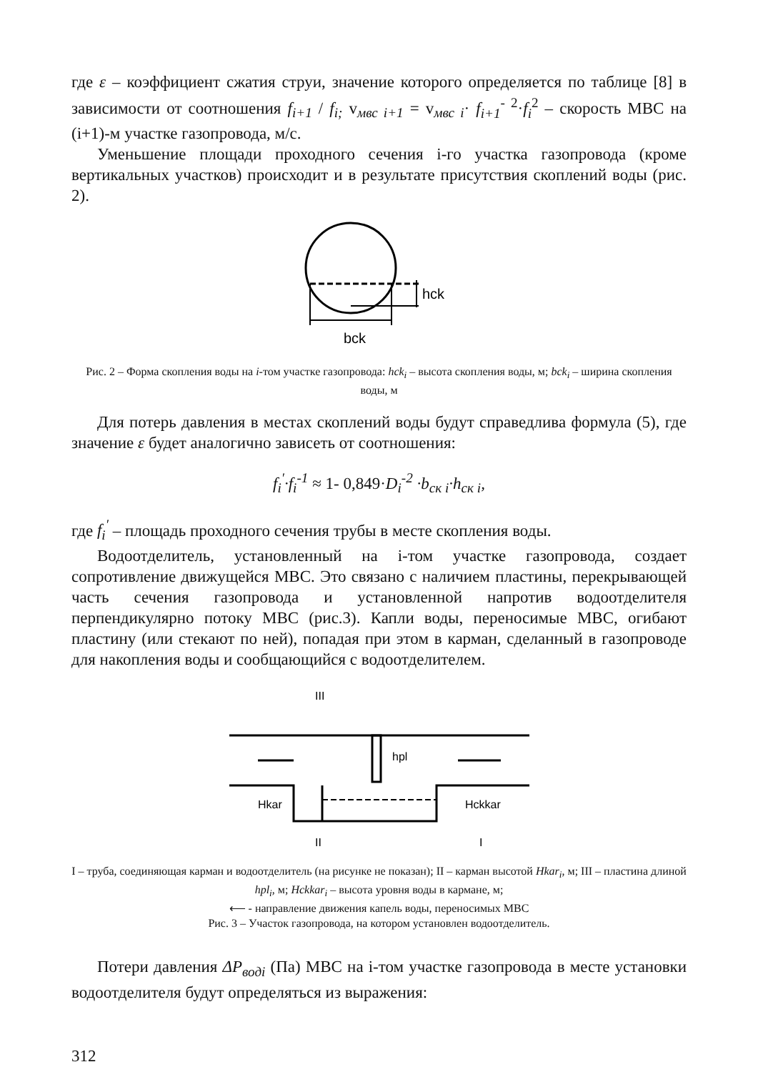где ε – коэффициент сжатия струи, значение которого определяется по таблице [8] в зависимости от соотношения f<sub>i+1</sub> / f<sub>i;</sub> v<sub>мвс i+1</sub> = v<sub>мвс i</sub>· f<sub>i+1</sub><sup>- 2</sup>·f<sub>i</sub><sup>2</sup> – скорость МВС на (i+1)-м участке газопровода, м/с.
Уменьшение площади проходного сечения i-го участка газопровода (кроме вертикальных участков) происходит и в результате присутствия скоплений воды (рис. 2).
hck
bck
Рис. 2 – Форма скопления воды на i-том участке газопровода: hck<sub>i</sub> – высота скопления воды, м; bck<sub>i</sub> – ширина скопления воды, м
Для потерь давления в местах скоплений воды будут справедлива формула (5), где значение ε будет аналогично зависеть от соотношения:
f<sub>i</sub><sup>′</sup>·f<sub>i</sub><sup>-1</sup> ≈ 1- 0,849·D<sub>i</sub><sup>-2</sup> ·b<sub>ск i</sub>·h<sub>ск i</sub>,
где f<sub>i</sub><sup>′</sup> – площадь проходного сечения трубы в месте скопления воды.
Водоотделитель, установленный на i-том участке газопровода, создает сопротивление движущейся МВС. Это связано с наличием пластины, перекрывающей часть сечения газопровода и установленной напротив водоотделителя перпендикулярно потоку МВС (рис.3). Капли воды, переносимые МВС, огибают пластину (или стекают по ней), попадая при этом в карман, сделанный в газопроводе для накопления воды и сообщающийся с водоотделителем.
III
hpl
Hkar
Hckkar
II
I
I – труба, соединяющая карман и водоотделитель (на рисунке не показан); II – карман высотой Hkar<sub>i</sub>, м; III – пластина длиной hpl<sub>i</sub>, м; Hckkar<sub>i</sub> – высота уровня воды в кармане, м;
⟵ - направление движения капель воды, переносимых МВС
Рис. 3 – Участок газопровода, на котором установлен водоотделитель.
Потери давления ΔP<sub>водi</sub> (Па) МВС на i-том участке газопровода в месте установки водоотделителя будут определяться из выражения:
312